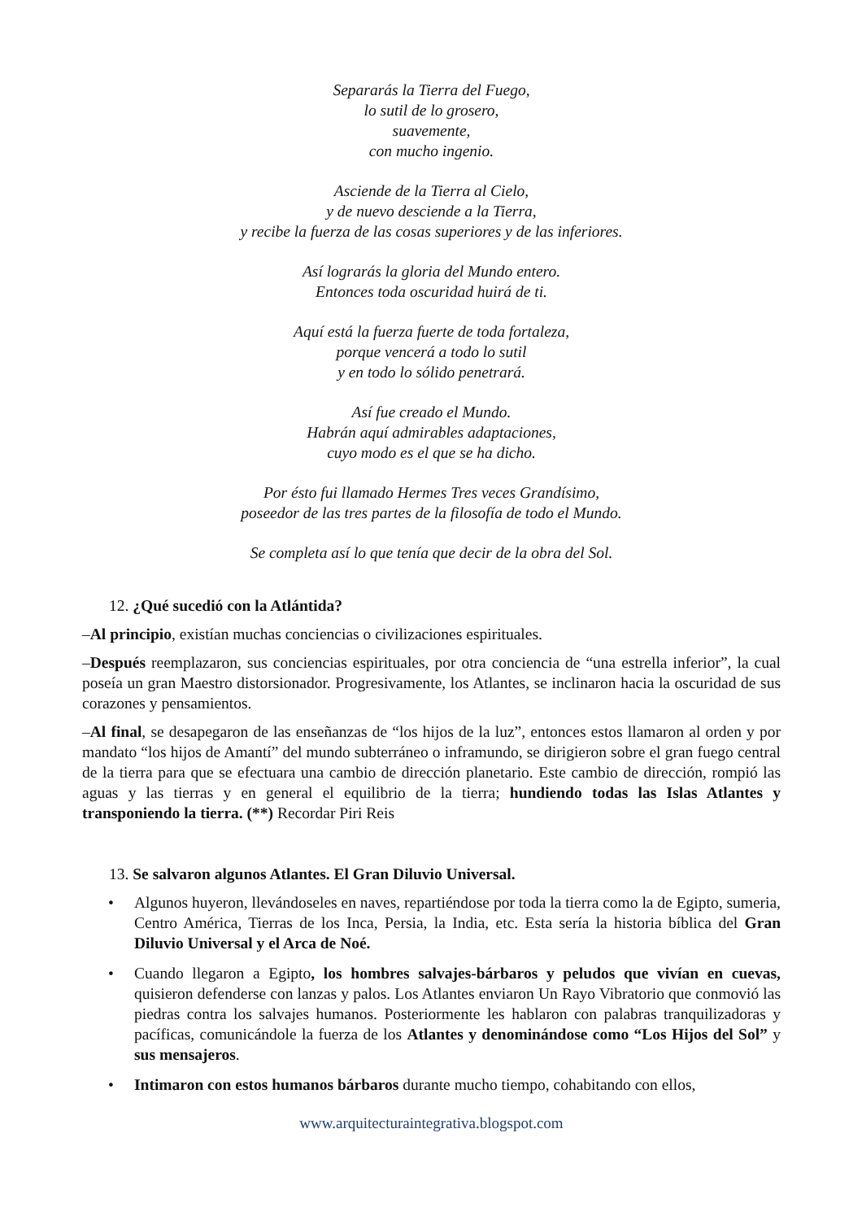Separarás la Tierra del Fuego,
lo sutil de lo grosero,
suavemente,
con mucho ingenio.
Asciende de la Tierra al Cielo,
y de nuevo desciende a la Tierra,
y recibe la fuerza de las cosas superiores y de las inferiores.
Así lograrás la gloria del Mundo entero.
Entonces toda oscuridad huirá de ti.
Aquí está la fuerza fuerte de toda fortaleza,
porque vencerá a todo lo sutil
y en todo lo sólido penetrará.
Así fue creado el Mundo.
Habrán aquí admirables adaptaciones,
cuyo modo es el que se ha dicho.
Por ésto fui llamado Hermes Tres veces Grandísimo,
poseedor de las tres partes de la filosofía de todo el Mundo.
Se completa así lo que tenía que decir de la obra del Sol.
12. ¿Qué sucedió con la Atlántida?
–Al principio, existían muchas conciencias o civilizaciones espirituales.
–Después reemplazaron, sus conciencias espirituales, por otra conciencia de “una estrella inferior”, la cual poseía un gran Maestro distorsionador. Progresivamente, los Atlantes, se inclinaron hacia la oscuridad de sus corazones y pensamientos.
–Al final, se desapegaron de las enseñanzas de “los hijos de la luz”, entonces estos llamaron al orden y por mandato “los hijos de Amantí” del mundo subterráneo o inframundo, se dirigieron sobre el gran fuego central de la tierra para que se efectuara una cambio de dirección planetario. Este cambio de dirección, rompió las aguas y las tierras y en general el equilibrio de la tierra; hundiendo todas las Islas Atlantes y transponiendo la tierra. (**) Recordar Piri Reis
13. Se salvaron algunos Atlantes. El Gran Diluvio Universal.
• Algunos huyeron, llevándoseles en naves, repartiéndose por toda la tierra como la de Egipto, sumeria, Centro América, Tierras de los Inca, Persia, la India, etc. Esta sería la historia bíblica del Gran Diluvio Universal y el Arca de Noé.
• Cuando llegaron a Egipto, los hombres salvajes-bárbaros y peludos que vivían en cuevas, quisieron defenderse con lanzas y palos. Los Atlantes enviaron Un Rayo Vibratorio que conmovió las piedras contra los salvajes humanos. Posteriormente les hablaron con palabras tranquilizadoras y pacíficas, comunicándole la fuerza de los Atlantes y denominándose como “Los Hijos del Sol” y sus mensajeros.
• Intimaron con estos humanos bárbaros durante mucho tiempo, cohabitando con ellos,
www.arquitecturaintegrativa.blogspot.com